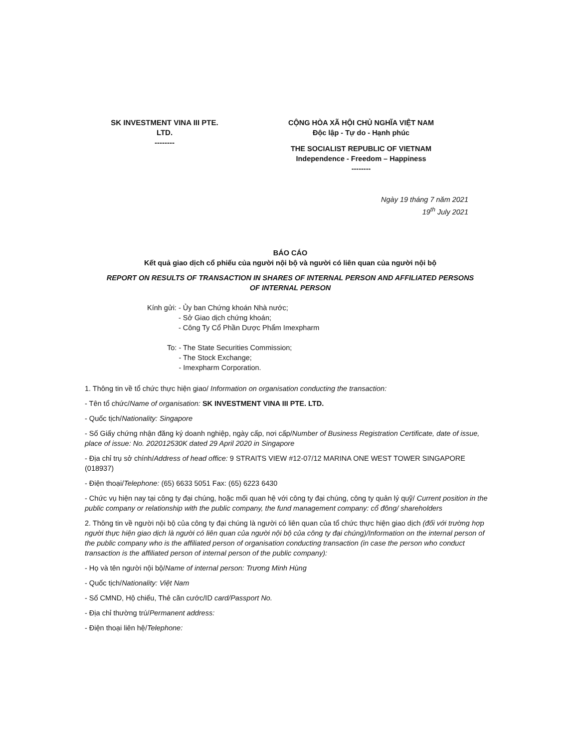SK INVESTMENT VINA III PTE.
LTD.
--------
CỘNG HÒA XÃ HỘI CHỦ NGHĨA VIỆT NAM
Độc lập - Tự do - Hạnh phúc
THE SOCIALIST REPUBLIC OF VIETNAM
Independence - Freedom – Happiness
--------
Ngày 19 tháng 7 năm 2021
19<sup>th</sup> July 2021
BÁO CÁO
Kết quả giao dịch cổ phiếu của người nội bộ và người có liên quan của người nội bộ
REPORT ON RESULTS OF TRANSACTION IN SHARES OF INTERNAL PERSON AND AFFILIATED PERSONS
OF INTERNAL PERSON
Kính gửi: - Ủy ban Chứng khoán Nhà nước;
- Sở Giao dịch chứng khoán;
- Công Ty Cổ Phần Dược Phẩm Imexpharm
To: - The State Securities Commission;
- The Stock Exchange;
- Imexpharm Corporation.
1. Thông tin về tổ chức thực hiện giao/ Information on organisation conducting the transaction:
- Tên tổ chức/Name of organisation: SK INVESTMENT VINA III PTE. LTD.
- Quốc tịch/Nationality: Singapore
- Số Giấy chứng nhận đăng ký doanh nghiệp, ngày cấp, nơi cấp/Number of Business Registration Certificate, date of issue, place of issue: No. 202012530K dated 29 April 2020 in Singapore
- Địa chỉ trụ sở chính/Address of head office: 9 STRAITS VIEW #12-07/12 MARINA ONE WEST TOWER SINGAPORE (018937)
- Điện thoại/Telephone: (65) 6633 5051 Fax: (65) 6223 6430
- Chức vụ hiện nay tại công ty đại chúng, hoặc mối quan hệ với công ty đại chúng, công ty quản lý quỹ/ Current position in the public company or relationship with the public company, the fund management company: cổ đông/ shareholders
2. Thông tin về người nội bộ của công ty đại chúng là người có liên quan của tổ chức thực hiện giao dịch (đối với trường hợp người thực hiện giao dịch là người có liên quan của người nội bộ của công ty đại chúng)/Information on the internal person of the public company who is the affiliated person of organisation conducting transaction (in case the person who conduct transaction is the affiliated person of internal person of the public company):
- Họ và tên người nội bộ/Name of internal person: Trương Minh Hùng
- Quốc tịch/Nationality: Việt Nam
- Số CMND, Hộ chiếu, Thẻ căn cước/ID card/Passport No.
- Địa chỉ thường trú/Permanent address:
- Điện thoại liên hệ/Telephone: